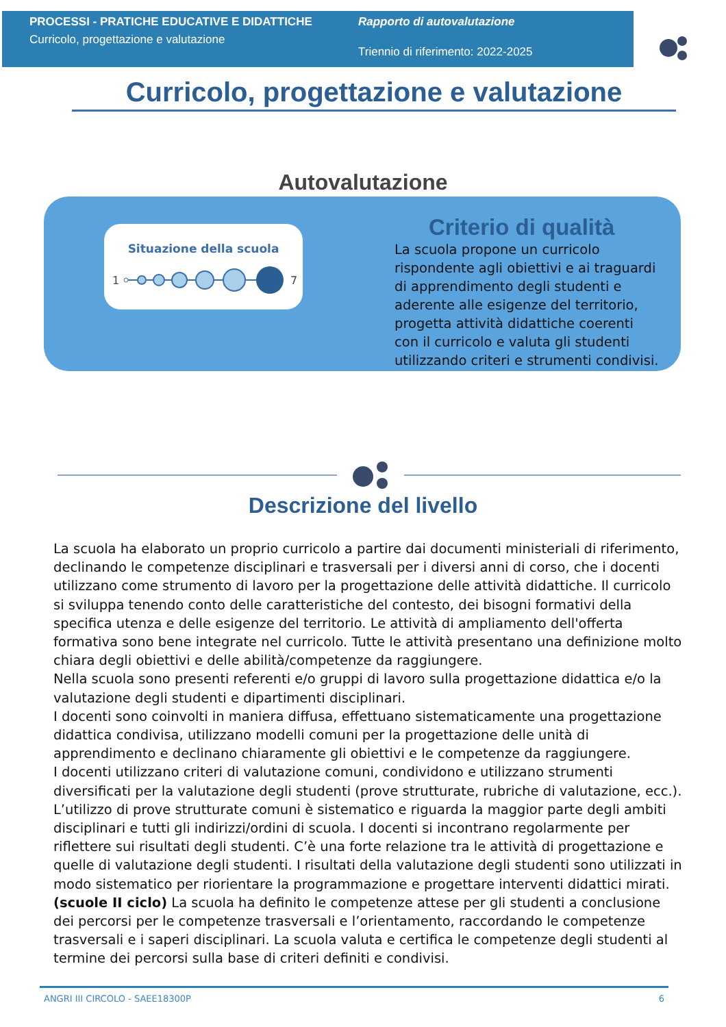PROCESSI - PRATICHE EDUCATIVE E DIDATTICHE
Curricolo, progettazione e valutazione
Rapporto di autovalutazione
Triennio di riferimento: 2022-2025
Curricolo, progettazione e valutazione
Autovalutazione
Situazione della scuola
1
7
Criterio di qualità
La scuola propone un curricolo rispondente agli obiettivi e ai traguardi di apprendimento degli studenti e aderente alle esigenze del territorio, progetta attività didattiche coerenti con il curricolo e valuta gli studenti utilizzando criteri e strumenti condivisi.
Descrizione del livello
La scuola ha elaborato un proprio curricolo a partire dai documenti ministeriali di riferimento, declinando le competenze disciplinari e trasversali per i diversi anni di corso, che i docenti utilizzano come strumento di lavoro per la progettazione delle attività didattiche. Il curricolo si sviluppa tenendo conto delle caratteristiche del contesto, dei bisogni formativi della specifica utenza e delle esigenze del territorio. Le attività di ampliamento dell'offerta formativa sono bene integrate nel curricolo. Tutte le attività presentano una definizione molto chiara degli obiettivi e delle abilità/competenze da raggiungere.
Nella scuola sono presenti referenti e/o gruppi di lavoro sulla progettazione didattica e/o la valutazione degli studenti e dipartimenti disciplinari.
I docenti sono coinvolti in maniera diffusa, effettuano sistematicamente una progettazione didattica condivisa, utilizzano modelli comuni per la progettazione delle unità di apprendimento e declinano chiaramente gli obiettivi e le competenze da raggiungere.
I docenti utilizzano criteri di valutazione comuni, condividono e utilizzano strumenti diversificati per la valutazione degli studenti (prove strutturate, rubriche di valutazione, ecc.). L’utilizzo di prove strutturate comuni è sistematico e riguarda la maggior parte degli ambiti disciplinari e tutti gli indirizzi/ordini di scuola. I docenti si incontrano regolarmente per riflettere sui risultati degli studenti. C’è una forte relazione tra le attività di progettazione e quelle di valutazione degli studenti. I risultati della valutazione degli studenti sono utilizzati in modo sistematico per riorientare la programmazione e progettare interventi didattici mirati.
(scuole II ciclo) La scuola ha definito le competenze attese per gli studenti a conclusione dei percorsi per le competenze trasversali e l’orientamento, raccordando le competenze trasversali e i saperi disciplinari. La scuola valuta e certifica le competenze degli studenti al termine dei percorsi sulla base di criteri definiti e condivisi.
ANGRI III CIRCOLO - SAEE18300P 6